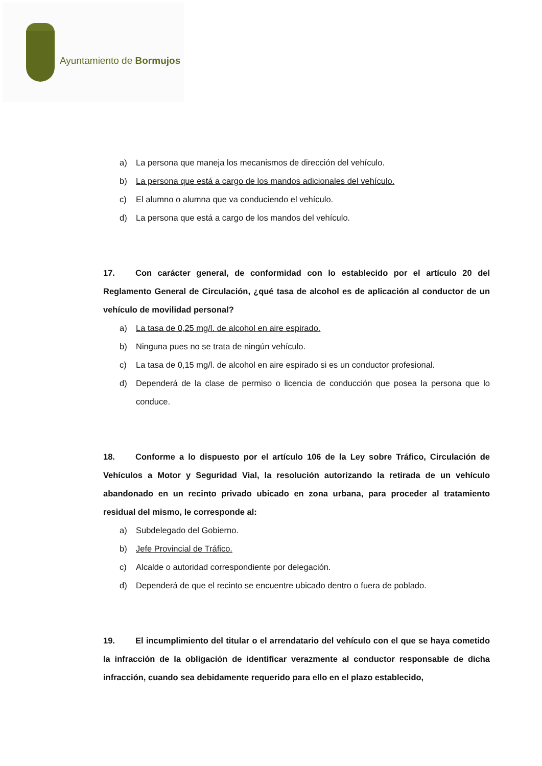Ayuntamiento de Bormujos
a) La persona que maneja los mecanismos de dirección del vehículo.
b) La persona que está a cargo de los mandos adicionales del vehículo.
c) El alumno o alumna que va conduciendo el vehículo.
d) La persona que está a cargo de los mandos del vehículo.
17. Con carácter general, de conformidad con lo establecido por el artículo 20 del Reglamento General de Circulación, ¿qué tasa de alcohol es de aplicación al conductor de un vehículo de movilidad personal?
a) La tasa de 0,25 mg/l. de alcohol en aire espirado.
b) Ninguna pues no se trata de ningún vehículo.
c) La tasa de 0,15 mg/l. de alcohol en aire espirado si es un conductor profesional.
d) Dependerá de la clase de permiso o licencia de conducción que posea la persona que lo conduce.
18. Conforme a lo dispuesto por el artículo 106 de la Ley sobre Tráfico, Circulación de Vehículos a Motor y Seguridad Vial, la resolución autorizando la retirada de un vehículo abandonado en un recinto privado ubicado en zona urbana, para proceder al tratamiento residual del mismo, le corresponde al:
a) Subdelegado del Gobierno.
b) Jefe Provincial de Tráfico.
c) Alcalde o autoridad correspondiente por delegación.
d) Dependerá de que el recinto se encuentre ubicado dentro o fuera de poblado.
19. El incumplimiento del titular o el arrendatario del vehículo con el que se haya cometido la infracción de la obligación de identificar verazmente al conductor responsable de dicha infracción, cuando sea debidamente requerido para ello en el plazo establecido,